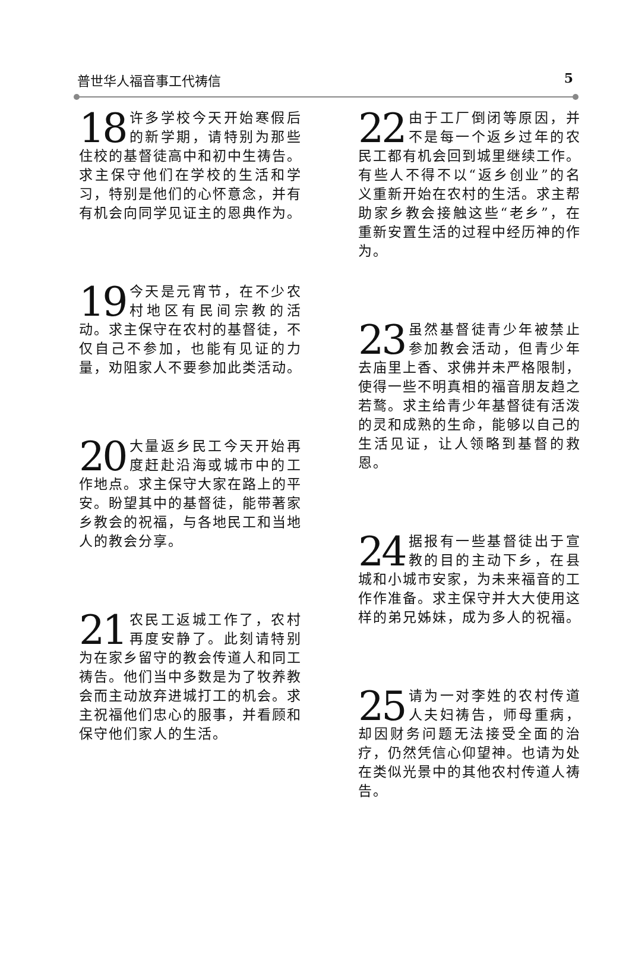普世华人福音事工代祷信 5
18 许多学校今天开始寒假后的新学期，请特别为那些住校的基督徒高中和初中生祷告。求主保守他们在学校的生活和学习，特别是他们的心怀意念，并有有机会向同学见证主的恩典作为。
19 今天是元宵节，在不少农村地区有民间宗教的活动。求主保守在农村的基督徒，不仅自己不参加，也能有见证的力量，劝阻家人不要参加此类活动。
20 大量返乡民工今天开始再度赶赴沿海或城市中的工作地点。求主保守大家在路上的平安。盼望其中的基督徒，能带著家乡教会的祝福，与各地民工和当地人的教会分享。
21 农民工返城工作了，农村再度安静了。此刻请特别为在家乡留守的教会传道人和同工祷告。他们当中多数是为了牧养教会而主动放弃进城打工的机会。求主祝福他们忠心的服事，并看顾和保守他们家人的生活。
22 由于工厂倒闭等原因，并不是每一个返乡过年的农民工都有机会回到城里继续工作。有些人不得不以“返乡创业”的名义重新开始在农村的生活。求主帮助家乡教会接触这些“老乡”，在重新安置生活的过程中经历神的作为。
23 虽然基督徒青少年被禁止参加教会活动，但青少年去庙里上香、求佛并未严格限制，使得一些不明真相的福音朋友趋之若鹜。求主给青少年基督徒有活泼的灵和成熟的生命，能够以自己的生活见证，让人领略到基督的救恩。
24 据报有一些基督徒出于宣教的目的主动下乡，在县城和小城市安家，为未来福音的工作作准备。求主保守并大大使用这样的弟兄姊妹，成为多人的祝福。
25 请为一对李姓的农村传道人夫妇祷告，师母重病，却因财务问题无法接受全面的治疗，仍然凭信心仰望神。也请为处在类似光景中的其他农村传道人祷告。